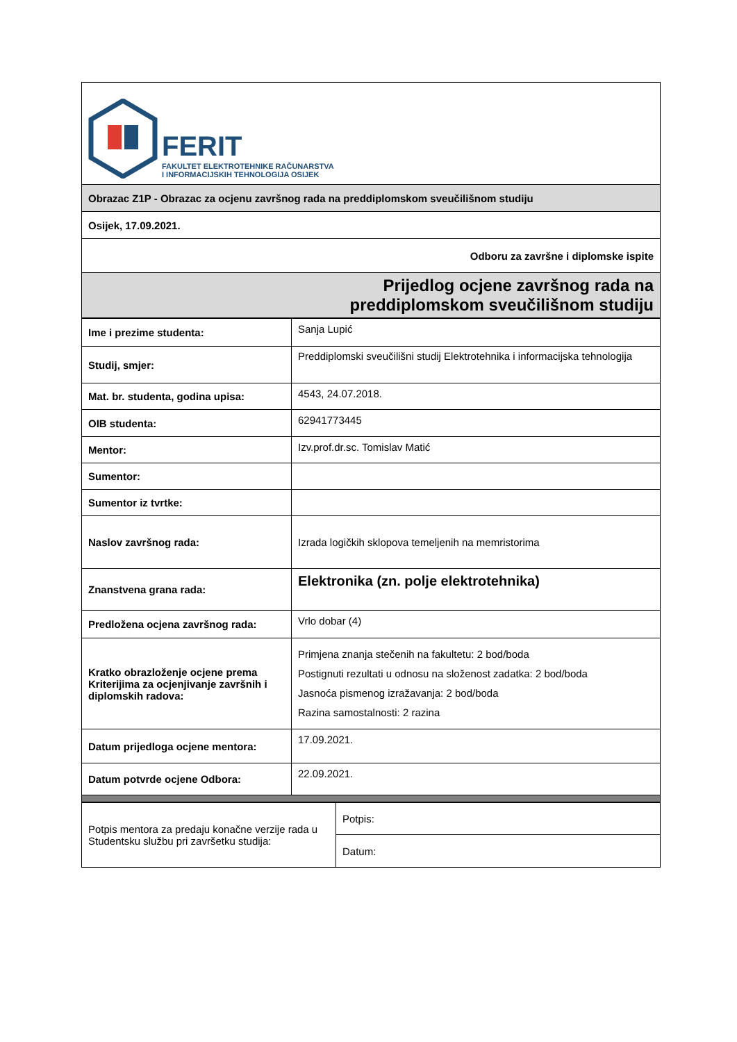| FERIT FAKULTET ELEKTROTEHNIKE RAČUNARSTVA I INFORMACIJSKIH TEHNOLOGIJA OSIJEK |
| Obrazac Z1P - Obrazac za ocjenu završnog rada na preddiplomskom sveučilišnom studiju |
| Osijek, 17.09.2021. |
| Odboru za završne i diplomske ispite |
| Prijedlog ocjene završnog rada na preddiplomskom sveučilišnom studiju |
| Ime i prezime studenta: | Sanja Lupić |
| Studij, smjer: | Preddiplomski sveučilišni studij Elektrotehnika i informacijska tehnologija |
| Mat. br. studenta, godina upisa: | 4543, 24.07.2018. |
| OIB studenta: | 62941773445 |
| Mentor: | Izv.prof.dr.sc. Tomislav Matić |
| Sumentor: | |
| Sumentor iz tvrtke: | |
| Naslov završnog rada: | Izrada logičkih sklopova temeljenih na memristorima |
| Znanstvena grana rada: | Elektronika (zn. polje elektrotehnika) |
| Predložena ocjena završnog rada: | Vrlo dobar (4) |
| Kratko obrazloženje ocjene prema Kriterijima za ocjenjivanje završnih i diplomskih radova: | Primjena znanja stečenih na fakultetu: 2 bod/boda Postignuti rezultati u odnosu na složenost zadatka: 2 bod/boda Jasnoća pismenog izražavanja: 2 bod/boda Razina samostalnosti: 2 razina |
| Datum prijedloga ocjene mentora: | 17.09.2021. |
| Datum potvrde ocjene Odbora: | 22.09.2021. |
| Potpis mentora za predaju konačne verzije rada u Studentsku službu pri završetku studija: | Potpis: |
| | Datum: |